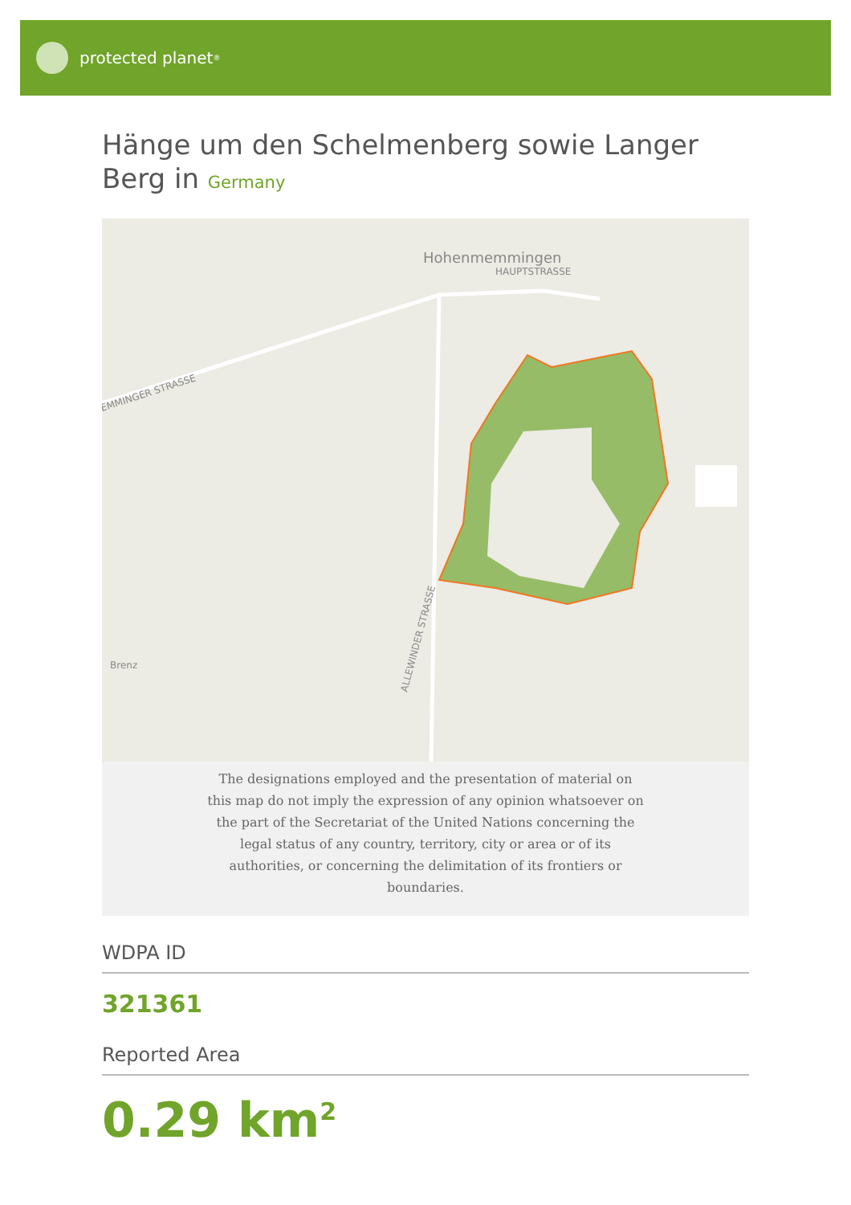protected planet<sup>®</sup>
Hänge um den Schelmenberg sowie Langer Berg in Germany
Hohenmemmingen
HAUPTSTRASSE
EMMINGER STRASSE
ALLEWINDER STRASSE
Brenz
The designations employed and the presentation of material on this map do not imply the expression of any opinion whatsoever on the part of the Secretariat of the United Nations concerning the legal status of any country, territory, city or area or of its authorities, or concerning the delimitation of its frontiers or boundaries.
WDPA ID
321361
Reported Area
0.29 km<sup>2</sup>